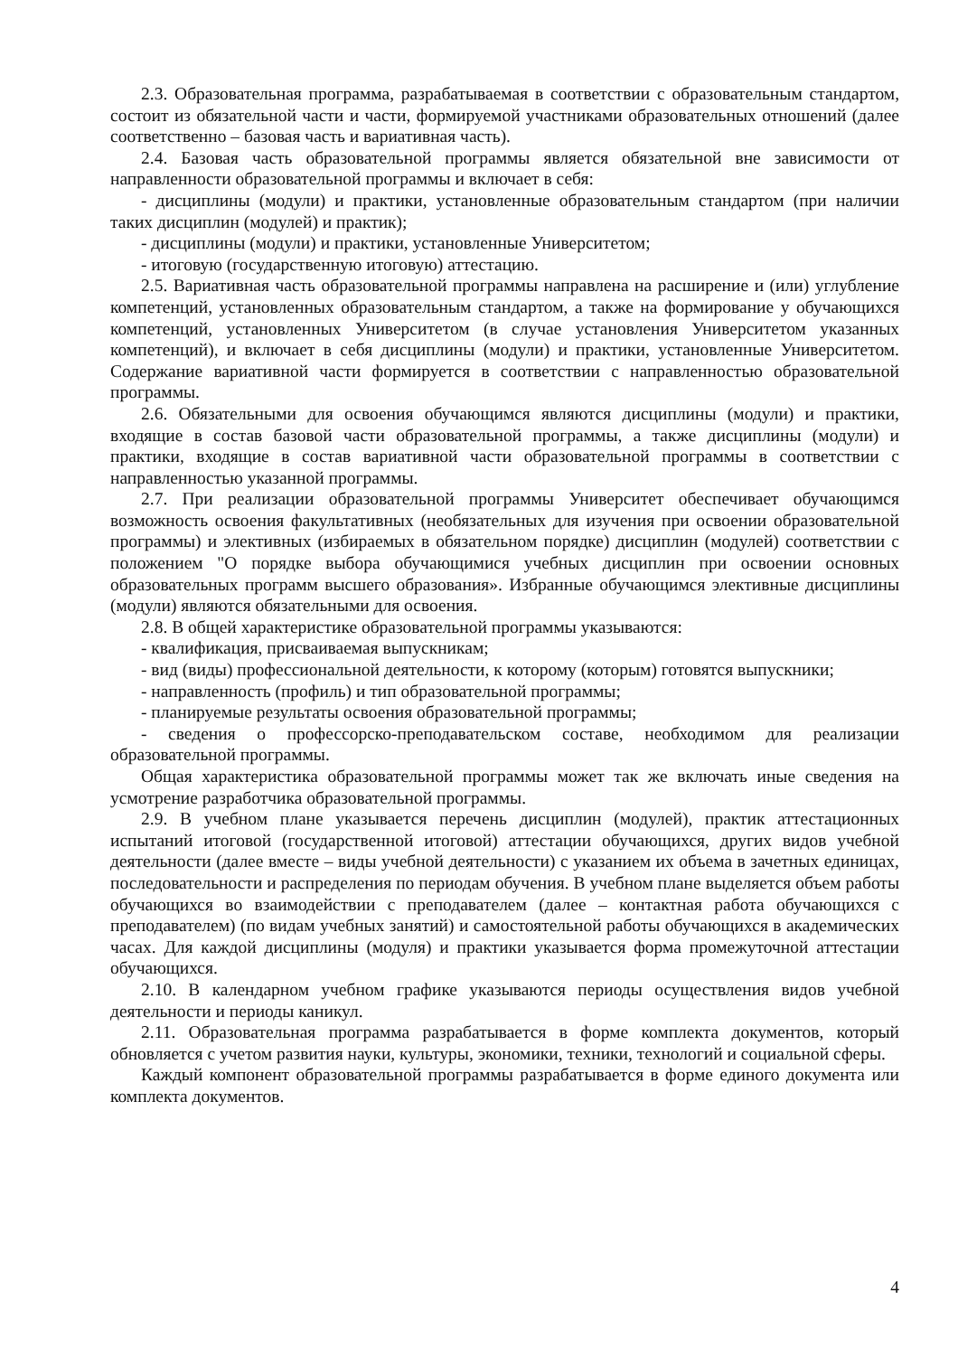2.3. Образовательная программа, разрабатываемая в соответствии с образовательным стандартом, состоит из обязательной части и части, формируемой участниками образовательных отношений (далее соответственно – базовая часть и вариативная часть).
2.4. Базовая часть образовательной программы является обязательной вне зависимости от направленности образовательной программы и включает в себя:
- дисциплины (модули) и практики, установленные образовательным стандартом (при наличии таких дисциплин (модулей) и практик);
- дисциплины (модули) и практики, установленные Университетом;
- итоговую (государственную итоговую) аттестацию.
2.5. Вариативная часть образовательной программы направлена на расширение и (или) углубление компетенций, установленных образовательным стандартом, а также на формирование у обучающихся компетенций, установленных Университетом (в случае установления Университетом указанных компетенций), и включает в себя дисциплины (модули) и практики, установленные Университетом. Содержание вариативной части формируется в соответствии с направленностью образовательной программы.
2.6. Обязательными для освоения обучающимся являются дисциплины (модули) и практики, входящие в состав базовой части образовательной программы, а также дисциплины (модули) и практики, входящие в состав вариативной части образовательной программы в соответствии с направленностью указанной программы.
2.7. При реализации образовательной программы Университет обеспечивает обучающимся возможность освоения факультативных (необязательных для изучения при освоении образовательной программы) и элективных (избираемых в обязательном порядке) дисциплин (модулей) соответствии с положением "О порядке выбора обучающимися учебных дисциплин при освоении основных образовательных программ высшего образования». Избранные обучающимся элективные дисциплины (модули) являются обязательными для освоения.
2.8. В общей характеристике образовательной программы указываются:
- квалификация, присваиваемая выпускникам;
- вид (виды) профессиональной деятельности, к которому (которым) готовятся выпускники;
- направленность (профиль) и тип образовательной программы;
- планируемые результаты освоения образовательной программы;
- сведения о профессорско-преподавательском составе, необходимом для реализации образовательной программы.
Общая характеристика образовательной программы может так же включать иные сведения на усмотрение разработчика образовательной программы.
2.9. В учебном плане указывается перечень дисциплин (модулей), практик аттестационных испытаний итоговой (государственной итоговой) аттестации обучающихся, других видов учебной деятельности (далее вместе – виды учебной деятельности) с указанием их объема в зачетных единицах, последовательности и распределения по периодам обучения. В учебном плане выделяется объем работы обучающихся во взаимодействии с преподавателем (далее – контактная работа обучающихся с преподавателем) (по видам учебных занятий) и самостоятельной работы обучающихся в академических часах. Для каждой дисциплины (модуля) и практики указывается форма промежуточной аттестации обучающихся.
2.10. В календарном учебном графике указываются периоды осуществления видов учебной деятельности и периоды каникул.
2.11. Образовательная программа разрабатывается в форме комплекта документов, который обновляется с учетом развития науки, культуры, экономики, техники, технологий и социальной сферы.
Каждый компонент образовательной программы разрабатывается в форме единого документа или комплекта документов.
4